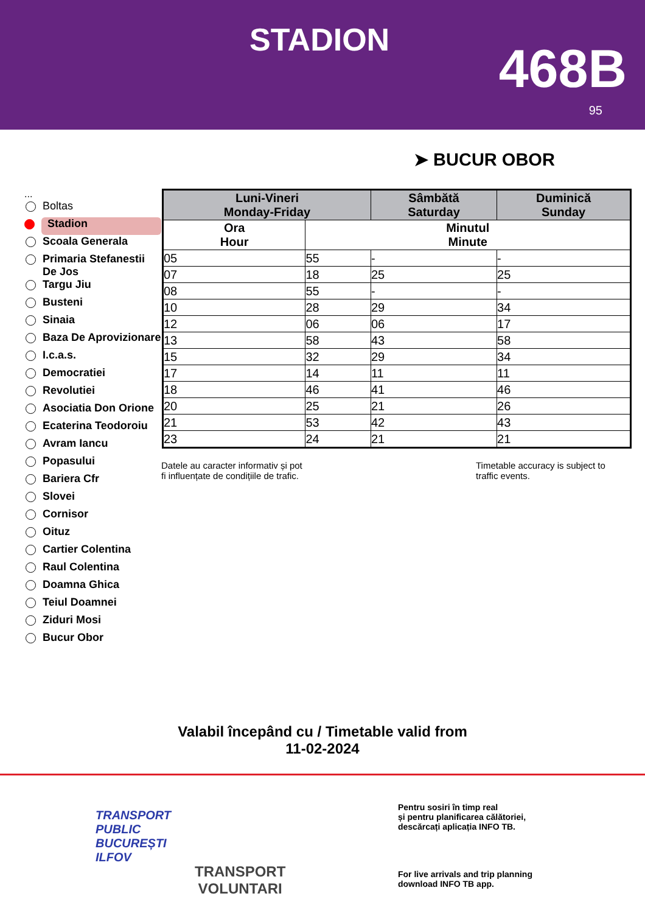STADION 468B
95
➤ BUCUR OBOR
...
Boltas
Stadion
Scoala Generala
Primaria Stefanestii De Jos
Targu Jiu
Busteni
Sinaia
Baza De Aprovizionare
I.c.a.s.
Democratiei
Revolutiei
Asociatia Don Orione
Ecaterina Teodoroiu
Avram Iancu
Popasului
Bariera Cfr
Slovei
Cornisor
Oituz
Cartier Colentina
Raul Colentina
Doamna Ghica
Teiul Doamnei
Ziduri Mosi
Bucur Obor
| Luni-Vineri Monday-Friday | | Sâmbătă Saturday | Duminică Sunday |
| --- | --- | --- | --- |
| Ora Hour | Minutul Minute | | |
| 05 | 55 | - | - |
| 07 | 18 | 25 | 25 |
| 08 | 55 | - | - |
| 10 | 28 | 29 | 34 |
| 12 | 06 | 06 | 17 |
| 13 | 58 | 43 | 58 |
| 15 | 32 | 29 | 34 |
| 17 | 14 | 11 | 11 |
| 18 | 46 | 41 | 46 |
| 20 | 25 | 21 | 26 |
| 21 | 53 | 42 | 43 |
| 23 | 24 | 21 | 21 |
Datele au caracter informativ și pot
fi influențate de condițiile de trafic.
Timetable accuracy is subject to
traffic events.
Valabil începând cu / Timetable valid from
11-02-2024
TRANSPORT
PUBLIC
BUCUREȘTI
ILFOV
TRANSPORT
VOLUNTARI
Pentru sosiri în timp real
și pentru planificarea călătoriei,
descărcați aplicația INFO TB.
For live arrivals and trip planning
download INFO TB app.